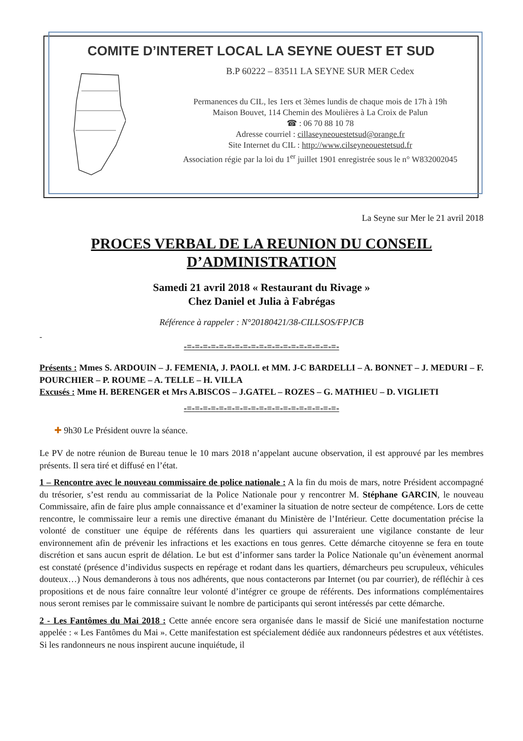COMITE D’INTERET LOCAL LA SEYNE OUEST ET SUD
B.P 60222 – 83511 LA SEYNE SUR MER Cedex
Permanences du CIL, les 1ers et 3èmes lundis de chaque mois de 17h à 19h
Maison Bouvet, 114 Chemin des Moulières à La Croix de Palun
☎ : 06 70 88 10 78
Adresse courriel : cillaseyneouestetsud@orange.fr
Site Internet du CIL : http://www.cilseyneouestetsud.fr
Association régie par la loi du 1<sup>er</sup> juillet 1901 enregistrée sous le n° W832002045
La Seyne sur Mer le 21 avril 2018
PROCES VERBAL DE LA REUNION DU CONSEIL
D’ADMINISTRATION
Samedi 21 avril 2018 « Restaurant du Rivage »
Chez Daniel et Julia à Fabrégas
Référence à rappeler : N°20180421/38-CILLSOS/FPJCB
-
-=-=-=-=-=-=-=-=-=-=-=-=-=-=-=-=-=-=-=-
Présents : Mmes S. ARDOUIN – J. FEMENIA, J. PAOLI. et MM. J-C BARDELLI – A. BONNET – J. MEDURI – F. POURCHIER – P. ROUME – A. TELLE – H. VILLA
Excusés : Mme H. BERENGER et Mrs A.BISCOS – J.GATEL – ROZES – G. MATHIEU – D. VIGLIETI
-=-=-=-=-=-=-=-=-=-=-=-=-=-=-=-=-=-=-=-
✚ 9h30 Le Président ouvre la séance.
Le PV de notre réunion de Bureau tenue le 10 mars 2018 n’appelant aucune observation, il est approuvé par les membres présents. Il sera tiré et diffusé en l’état.
1 – Rencontre avec le nouveau commissaire de police nationale : A la fin du mois de mars, notre Président accompagné du trésorier, s’est rendu au commissariat de la Police Nationale pour y rencontrer M. Stéphane GARCIN, le nouveau Commissaire, afin de faire plus ample connaissance et d’examiner la situation de notre secteur de compétence. Lors de cette rencontre, le commissaire leur a remis une directive émanant du Ministère de l’Intérieur. Cette documentation précise la volonté de constituer une équipe de référents dans les quartiers qui assureraient une vigilance constante de leur environnement afin de prévenir les infractions et les exactions en tous genres. Cette démarche citoyenne se fera en toute discrétion et sans aucun esprit de délation. Le but est d’informer sans tarder la Police Nationale qu’un évènement anormal est constaté (présence d’individus suspects en repérage et rodant dans les quartiers, démarcheurs peu scrupuleux, véhicules douteux…) Nous demanderons à tous nos adhérents, que nous contacterons par Internet (ou par courrier), de réfléchir à ces propositions et de nous faire connaître leur volonté d’intégrer ce groupe de référents. Des informations complémentaires nous seront remises par le commissaire suivant le nombre de participants qui seront intéressés par cette démarche.
2 - Les Fantômes du Mai 2018 : Cette année encore sera organisée dans le massif de Sicié une manifestation nocturne appelée : « Les Fantômes du Mai ». Cette manifestation est spécialement dédiée aux randonneurs pédestres et aux vététistes. Si les randonneurs ne nous inspirent aucune inquiétude, il